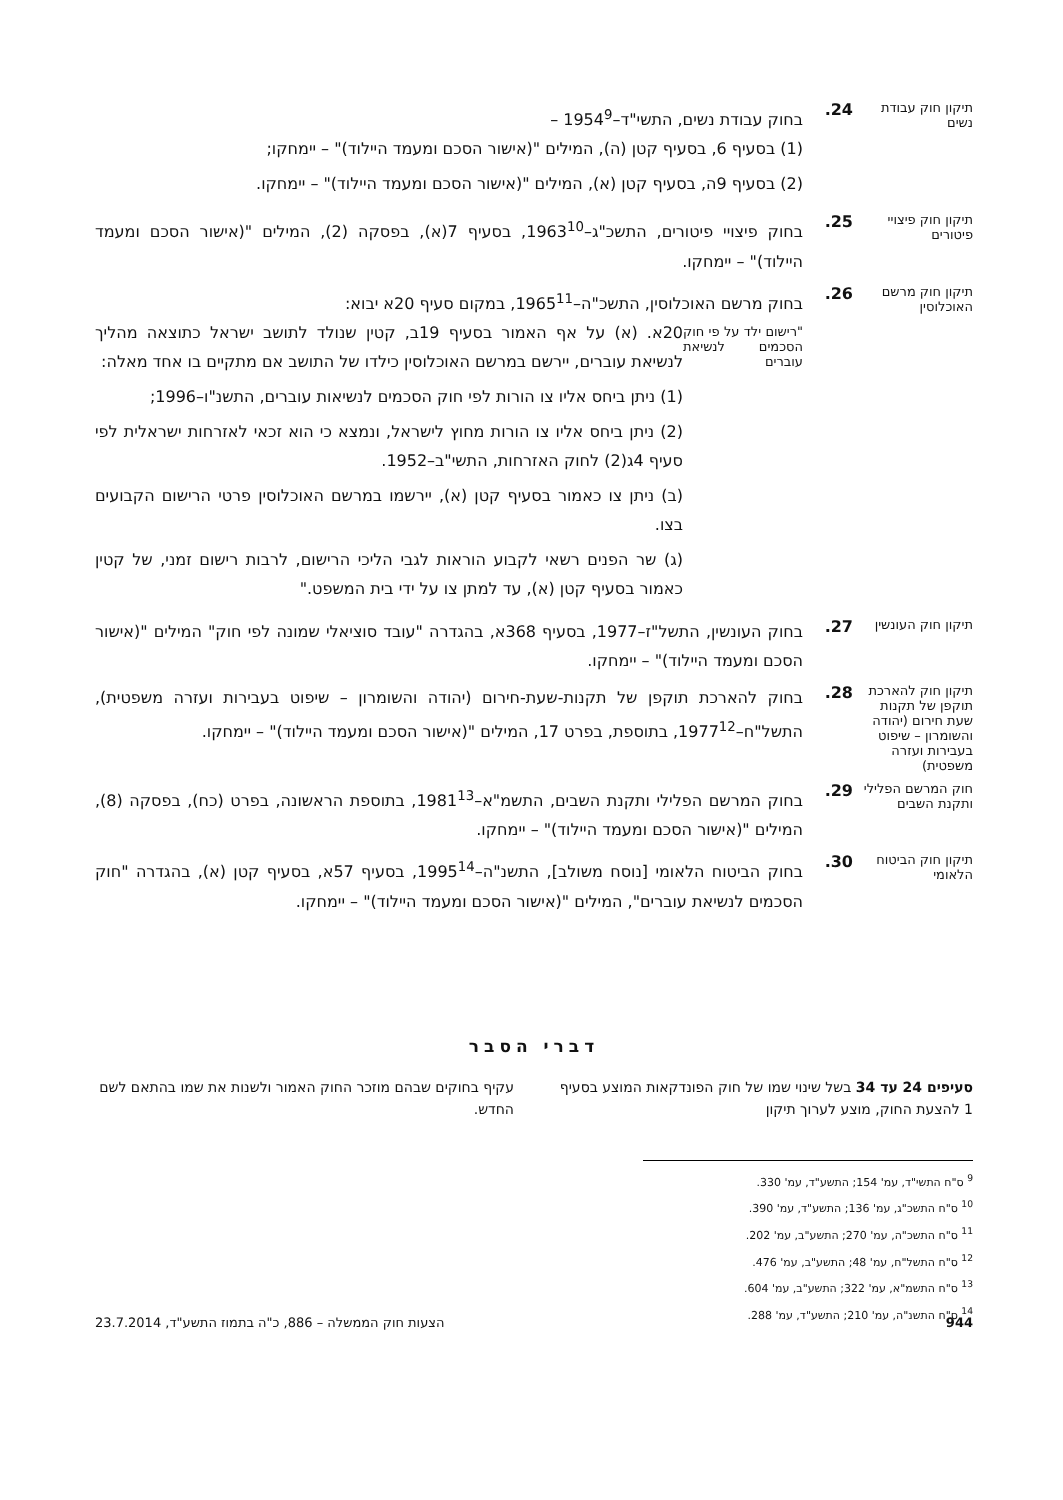תיקון חוק עבודת נשים
24.
בחוק עבודת נשים, התשי"ד–1954<sup>9</sup> –
(1) בסעיף 6, בסעיף קטן (ה), המילים "(אישור הסכם ומעמד היילוד)" – יימחקו;
(2) בסעיף 9ה, בסעיף קטן (א), המילים "(אישור הסכם ומעמד היילוד)" – יימחקו.
תיקון חוק פיצויי פיטורים
25.
בחוק פיצויי פיטורים, התשכ"ג–1963<sup>10</sup>, בסעיף 7(א), בפסקה (2), המילים "(אישור הסכם ומעמד היילוד)" – יימחקו.
תיקון חוק מרשם האוכלוסין
26.
בחוק מרשם האוכלוסין, התשכ"ה–1965<sup>11</sup>, במקום סעיף 20א יבוא:
"רישום ילד על פי חוק הסכמים לנשיאת עוברים
20א. (א) על אף האמור בסעיף 19ב, קטין שנולד לתושב ישראל כתוצאה מהליך לנשיאת עוברים, יירשם במרשם האוכלוסין כילדו של התושב אם מתקיים בו אחד מאלה:
(1) ניתן ביחס אליו צו הורות לפי חוק הסכמים לנשיאות עוברים, התשנ"ו–1996;
(2) ניתן ביחס אליו צו הורות מחוץ לישראל, ונמצא כי הוא זכאי לאזרחות ישראלית לפי סעיף 4ג(2) לחוק האזרחות, התשי"ב–1952.
(ב) ניתן צו כאמור בסעיף קטן (א), יירשמו במרשם האוכלוסין פרטי הרישום הקבועים בצו.
(ג) שר הפנים רשאי לקבוע הוראות לגבי הליכי הרישום, לרבות רישום זמני, של קטין כאמור בסעיף קטן (א), עד למתן צו על ידי בית המשפט."
תיקון חוק העונשין
27.
בחוק העונשין, התשל"ז–1977, בסעיף 368א, בהגדרה "עובד סוציאלי שמונה לפי חוק" המילים "(אישור הסכם ומעמד היילוד)" – יימחקו.
תיקון חוק להארכת תוקפן של תקנות שעת חירום (יהודה והשומרון – שיפוט בעבירות ועזרה משפטית)
28.
בחוק להארכת תוקפן של תקנות-שעת-חירום (יהודה והשומרון – שיפוט בעבירות ועזרה משפטית), התשל"ח–1977<sup>12</sup>, בתוספת, בפרט 17, המילים "(אישור הסכם ומעמד היילוד)" – יימחקו.
חוק המרשם הפלילי ותקנת השבים
29.
בחוק המרשם הפלילי ותקנת השבים, התשמ"א–1981<sup>13</sup>, בתוספת הראשונה, בפרט (כח), בפסקה (8), המילים "(אישור הסכם ומעמד היילוד)" – יימחקו.
תיקון חוק הביטוח הלאומי
30.
בחוק הביטוח הלאומי [נוסח משולב], התשנ"ה–1995<sup>14</sup>, בסעיף 57א, בסעיף קטן (א), בהגדרה "חוק הסכמים לנשיאת עוברים", המילים "(אישור הסכם ומעמד היילוד)" – יימחקו.
דברי הסבר
סעיפים 24 עד 34 בשל שינוי שמו של חוק הפונדקאות המוצע בסעיף 1 להצעת החוק, מוצע לערוך תיקון
עקיף בחוקים שבהם מוזכר החוק האמור ולשנות את שמו בהתאם לשם החדש.
<sup>9</sup> ס"ח התשי"ד, עמ' 154; התשע"ד, עמ' 330.
<sup>10</sup> ס"ח התשכ"ג, עמ' 136; התשע"ד, עמ' 390.
<sup>11</sup> ס"ח התשכ"ה, עמ' 270; התשע"ב, עמ' 202.
<sup>12</sup> ס"ח התשל"ח, עמ' 48; התשע"ב, עמ' 476.
<sup>13</sup> ס"ח התשמ"א, עמ' 322; התשע"ב, עמ' 604.
<sup>14</sup> ס"ח התשנ"ה, עמ' 210; התשע"ד, עמ' 288.
944 הצעות חוק הממשלה – 886, כ"ה בתמוז התשע"ד, 23.7.2014